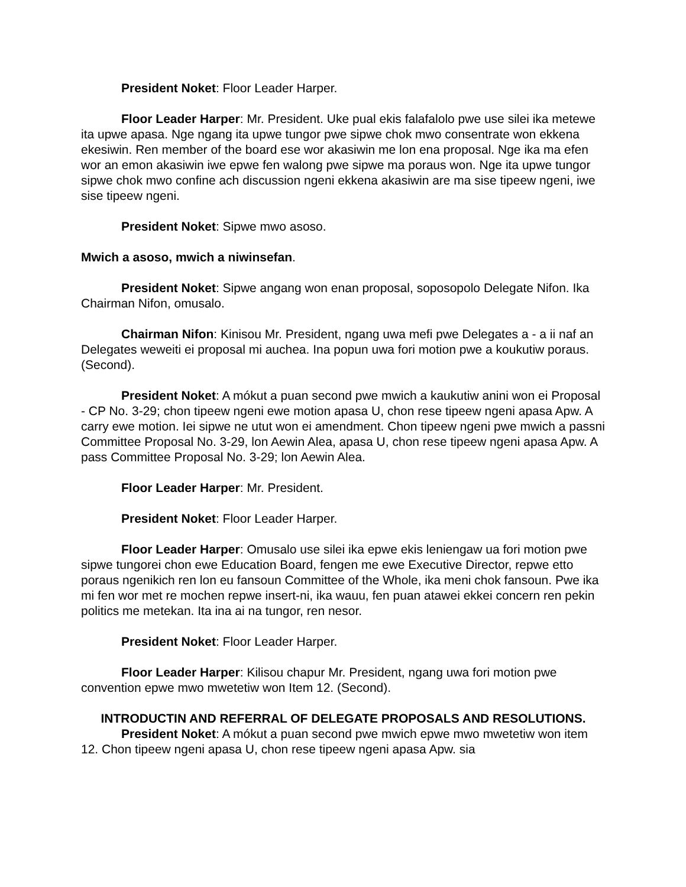President Noket: Floor Leader Harper.
Floor Leader Harper: Mr. President. Uke pual ekis falafalolo pwe use silei ika metewe ita upwe apasa. Nge ngang ita upwe tungor pwe sipwe chok mwo consentrate won ekkena ekesiwin. Ren member of the board ese wor akasiwin me lon ena proposal. Nge ika ma efen wor an emon akasiwin iwe epwe fen walong pwe sipwe ma poraus won. Nge ita upwe tungor sipwe chok mwo confine ach discussion ngeni ekkena akasiwin are ma sise tipeew ngeni, iwe sise tipeew ngeni.
President Noket: Sipwe mwo asoso.
Mwich a asoso, mwich a niwinsefan.
President Noket: Sipwe angang won enan proposal, soposopolo Delegate Nifon. Ika Chairman Nifon, omusalo.
Chairman Nifon: Kinisou Mr. President, ngang uwa mefi pwe Delegates a - a ii naf an Delegates weweiti ei proposal mi auchea. Ina popun uwa fori motion pwe a koukutiw poraus. (Second).
President Noket: A mókut a puan second pwe mwich a kaukutiw anini won ei Proposal - CP No. 3-29; chon tipeew ngeni ewe motion apasa U, chon rese tipeew ngeni apasa Apw. A carry ewe motion. Iei sipwe ne utut won ei amendment. Chon tipeew ngeni pwe mwich a passni Committee Proposal No. 3-29, lon Aewin Alea, apasa U, chon rese tipeew ngeni apasa Apw. A pass Committee Proposal No. 3-29; lon Aewin Alea.
Floor Leader Harper: Mr. President.
President Noket: Floor Leader Harper.
Floor Leader Harper: Omusalo use silei ika epwe ekis leniengaw ua fori motion pwe sipwe tungorei chon ewe Education Board, fengen me ewe Executive Director, repwe etto poraus ngenikich ren lon eu fansoun Committee of the Whole, ika meni chok fansoun. Pwe ika mi fen wor met re mochen repwe insert-ni, ika wauu, fen puan atawei ekkei concern ren pekin politics me metekan. Ita ina ai na tungor, ren nesor.
President Noket: Floor Leader Harper.
Floor Leader Harper: Kilisou chapur Mr. President, ngang uwa fori motion pwe convention epwe mwo mwetetiw won Item 12. (Second).
INTRODUCTIN AND REFERRAL OF DELEGATE PROPOSALS AND RESOLUTIONS.
President Noket: A mókut a puan second pwe mwich epwe mwo mwetetiw won item 12. Chon tipeew ngeni apasa U, chon rese tipeew ngeni apasa Apw. sia